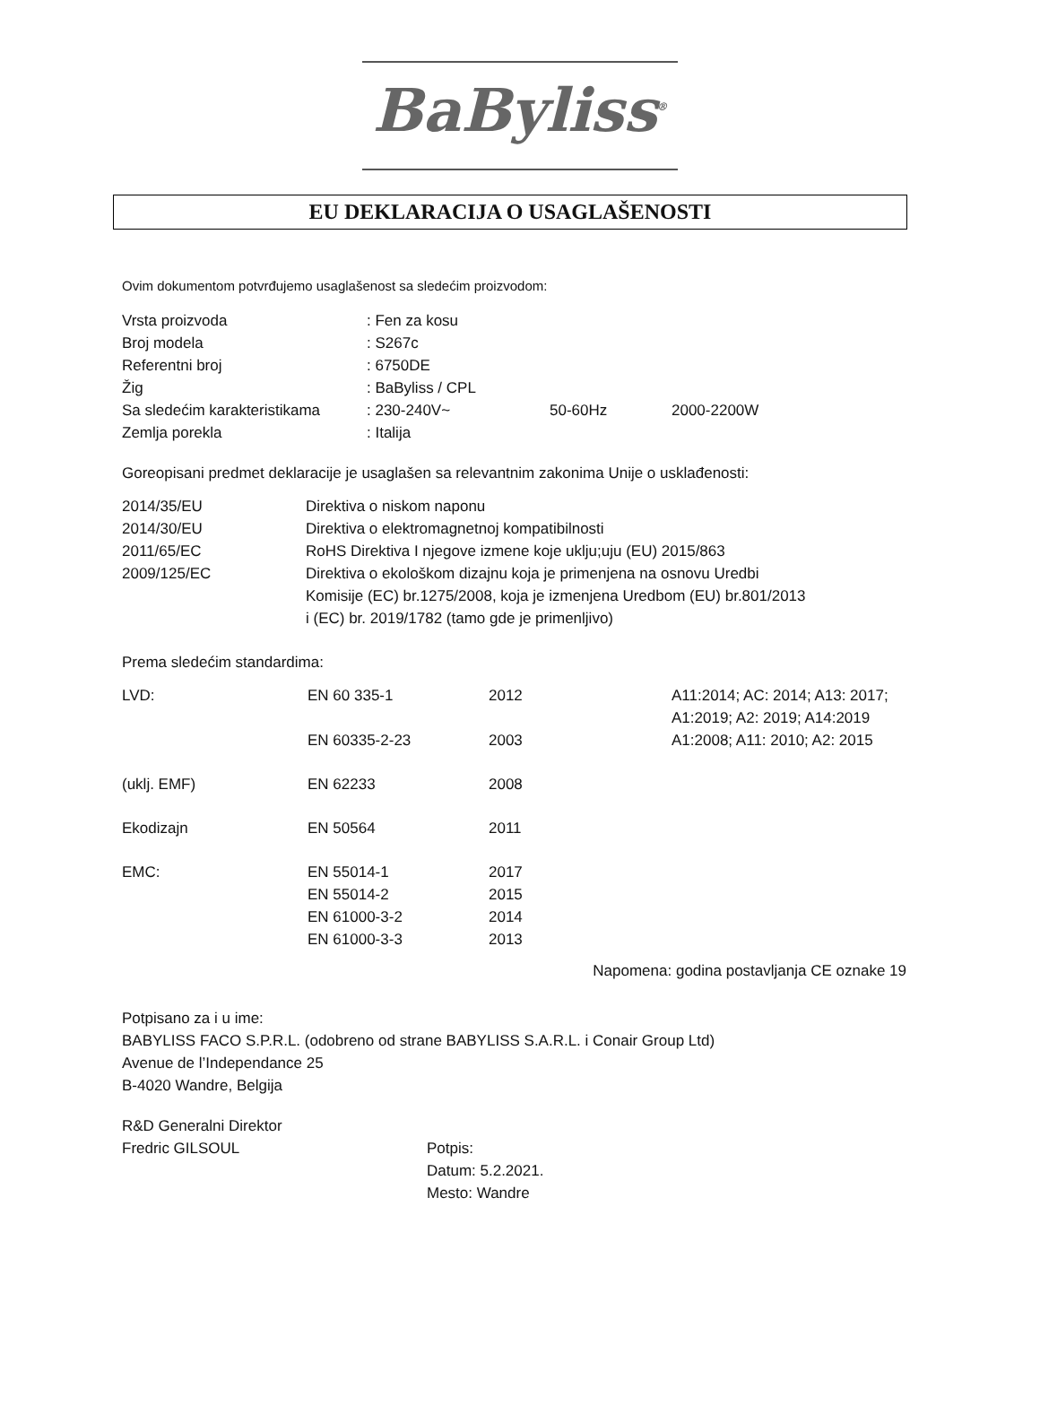BaByliss<sup>®</sup>
EU DEKLARACIJA O USAGLAŠENOSTI
Ovim dokumentom potvrđujemo usaglašenost sa sledećim proizvodom:
| Vrsta proizvoda | : Fen za kosu | | |
| Broj modela | : S267c | | |
| Referentni broj | : 6750DE | | |
| Žig | : BaByliss / CPL | | |
| Sa sledećim karakteristikama | : 230-240V~ | 50-60Hz | 2000-2200W |
| Zemlja porekla | : Italija | | |
Goreopisani predmet deklaracije je usaglašen sa relevantnim zakonima Unije o usklađenosti:
| 2014/35/EU | Direktiva o niskom naponu |
| 2014/30/EU | Direktiva o elektromagnetnoj kompatibilnosti |
| 2011/65/EC | RoHS Direktiva I njegove izmene koje uklju;uju (EU) 2015/863 |
| 2009/125/EC | Direktiva o ekološkom dizajnu koja je primenjena na osnovu Uredbi Komisije (EC) br.1275/2008, koja je izmenjena Uredbom (EU) br.801/2013 i (EC) br. 2019/1782 (tamo gde je primenljivo) |
Prema sledećim standardima:
| LVD: | EN 60 335-1 | 2012 | A11:2014; AC: 2014; A13: 2017; A1:2019; A2: 2019; A14:2019 |
| | EN 60335-2-23 | 2003 | A1:2008; A11: 2010; A2: 2015 |
| (uklj. EMF) | EN 62233 | 2008 | |
| Ekodizajn | EN 50564 | 2011 | |
| EMC: | EN 55014-1 EN 55014-2 EN 61000-3-2 EN 61000-3-3 | 2017 2015 2014 2013 | |
Napomena: godina postavljanja CE oznake 19
Potpisano za i u ime:
BABYLISS FACO S.P.R.L. (odobreno od strane BABYLISS S.A.R.L. i Conair Group Ltd)
Avenue de l’Independance 25
B-4020 Wandre, Belgija
| R&D Generalni Direktor Fredric GILSOUL | Potpis: Datum: 5.2.2021. Mesto: Wandre |